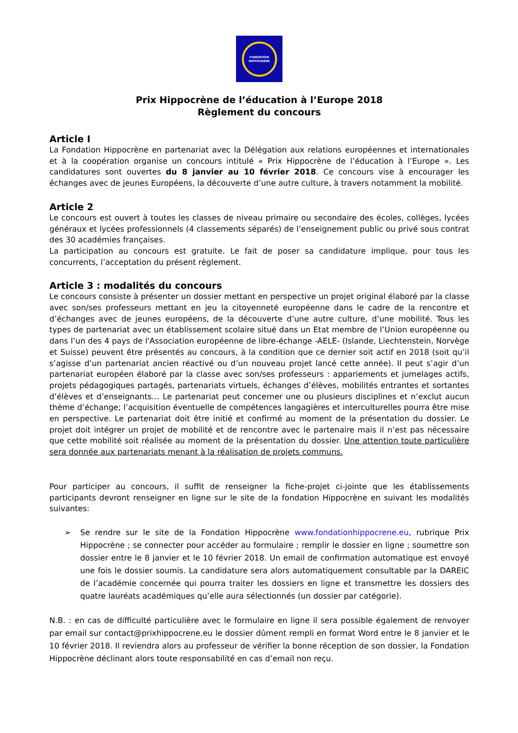FONDATION
HIPPOCRENE
Prix Hippocrène de l’éducation à l’Europe 2018
Règlement du concours
Article I
La Fondation Hippocrène en partenariat avec la Délégation aux relations européennes et internationales et à la coopération organise un concours intitulé « Prix Hippocrène de l’éducation à l’Europe ». Les candidatures sont ouvertes du 8 janvier au 10 février 2018. Ce concours vise à encourager les échanges avec de jeunes Européens, la découverte d’une autre culture, à travers notamment la mobilité.
Article 2
Le concours est ouvert à toutes les classes de niveau primaire ou secondaire des écoles, collèges, lycées généraux et lycées professionnels (4 classements séparés) de l’enseignement public ou privé sous contrat des 30 académies françaises.
La participation au concours est gratuite. Le fait de poser sa candidature implique, pour tous les concurrents, l’acceptation du présent règlement.
Article 3 : modalités du concours
Le concours consiste à présenter un dossier mettant en perspective un projet original élaboré par la classe avec son/ses professeurs mettant en jeu la citoyenneté européenne dans le cadre de la rencontre et d’échanges avec de jeunes européens, de la découverte d’une autre culture, d’une mobilité. Tous les types de partenariat avec un établissement scolaire situé dans un Etat membre de l’Union européenne ou dans l’un des 4 pays de l'Association européenne de libre-échange -AELE- (Islande, Liechtenstein, Norvège et Suisse) peuvent être présentés au concours, à la condition que ce dernier soit actif en 2018 (soit qu’il s’agisse d’un partenariat ancien réactivé ou d’un nouveau projet lancé cette année). Il peut s’agir d’un partenariat européen élaboré par la classe avec son/ses professeurs : appariements et jumelages actifs, projets pédagogiques partagés, partenariats virtuels, échanges d’élèves, mobilités entrantes et sortantes d’élèves et d’enseignants… Le partenariat peut concerner une ou plusieurs disciplines et n’exclut aucun thème d’échange; l’acquisition éventuelle de compétences langagières et interculturelles pourra être mise en perspective. Le partenariat doit être initié et confirmé au moment de la présentation du dossier. Le projet doit intégrer un projet de mobilité et de rencontre avec le partenaire mais il n’est pas nécessaire que cette mobilité soit réalisée au moment de la présentation du dossier. Une attention toute particulière sera donnée aux partenariats menant à la réalisation de projets communs.
Pour participer au concours, il suffit de renseigner la fiche-projet ci-jointe que les établissements participants devront renseigner en ligne sur le site de la fondation Hippocrène en suivant les modalités suivantes:
➢ Se rendre sur le site de la Fondation Hippocrène www.fondationhippocrene.eu, rubrique Prix Hippocrène ; se connecter pour accéder au formulaire ; remplir le dossier en ligne ; soumettre son dossier entre le 8 janvier et le 10 février 2018. Un email de confirmation automatique est envoyé une fois le dossier soumis. La candidature sera alors automatiquement consultable par la DAREIC de l’académie concernée qui pourra traiter les dossiers en ligne et transmettre les dossiers des quatre lauréats académiques qu’elle aura sélectionnés (un dossier par catégorie).
N.B. : en cas de difficulté particulière avec le formulaire en ligne il sera possible également de renvoyer par email sur contact@prixhippocrene.eu le dossier dûment rempli en format Word entre le 8 janvier et le 10 février 2018. Il reviendra alors au professeur de vérifier la bonne réception de son dossier, la Fondation Hippocrène déclinant alors toute responsabilité en cas d’email non reçu.